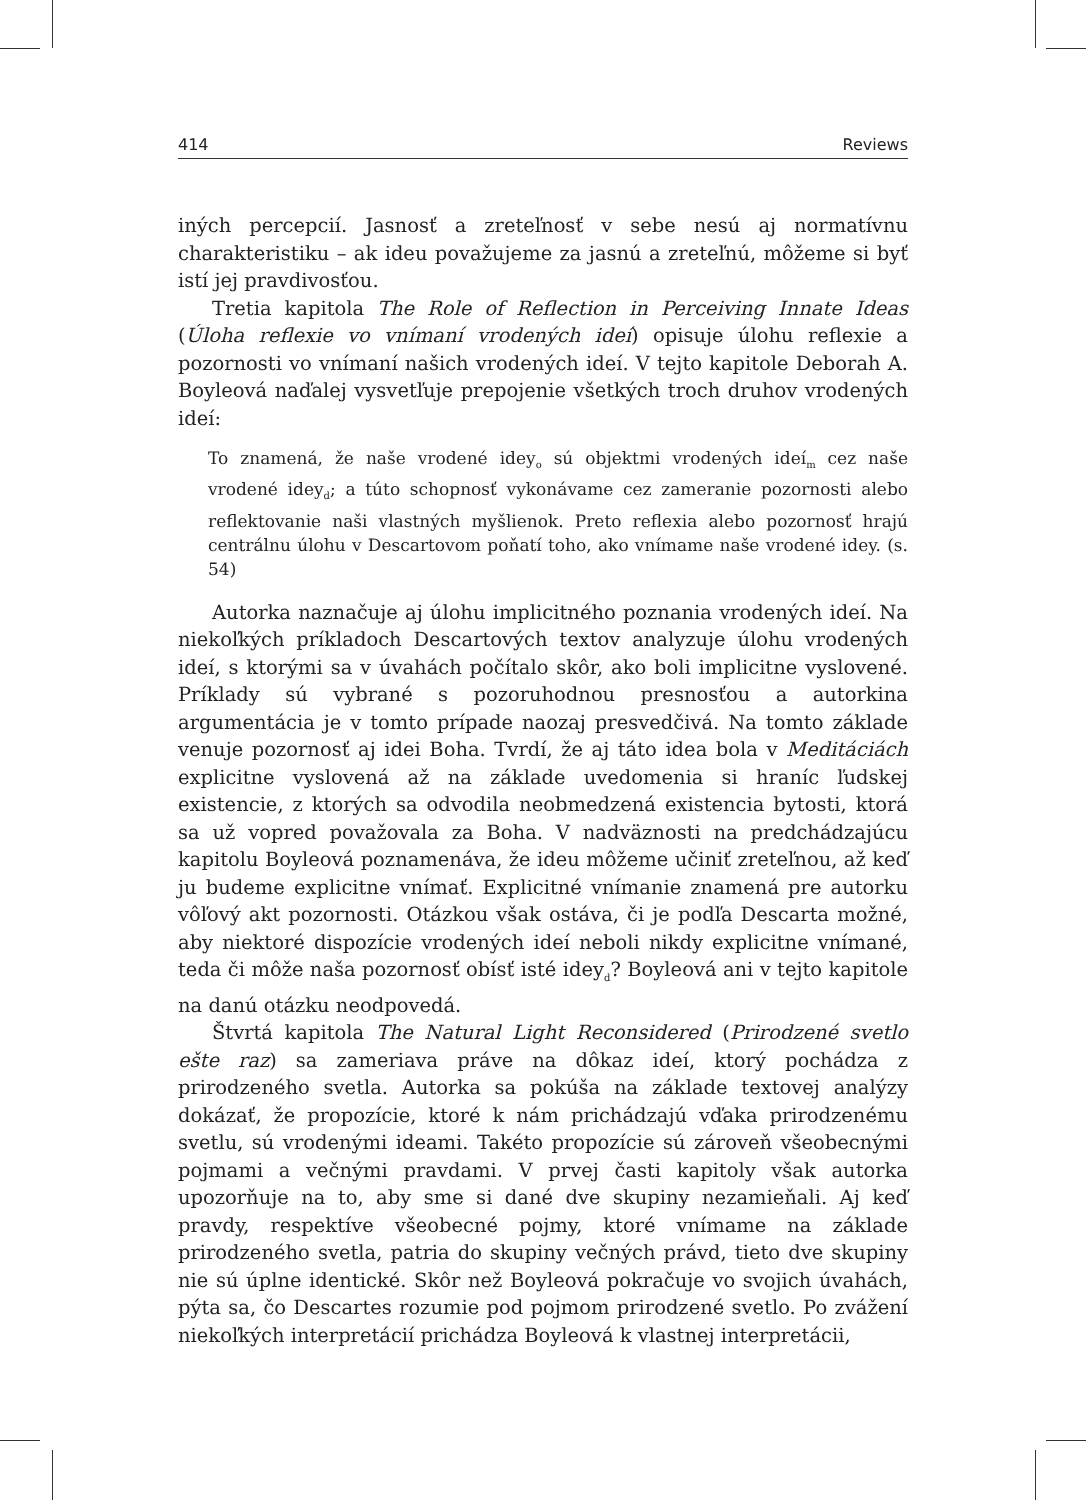414 Reviews
iných percepcií. Jasnosť a zreteľnosť v sebe nesú aj normatívnu charakteristiku – ak ideu považujeme za jasnú a zreteľnú, môžeme si byť istí jej pravdivosťou.
Tretia kapitola The Role of Reflection in Perceiving Innate Ideas (Úloha reflexie vo vnímaní vrodených ideí) opisuje úlohu reflexie a pozornosti vo vnímaní našich vrodených ideí. V tejto kapitole Deborah A. Boyleová naďalej vysvetľuje prepojenie všetkých troch druhov vrodených ideí:
To znamená, že naše vrodené idey<sub>o</sub> sú objektmi vrodených ideí<sub>m</sub> cez naše vrodené idey<sub>d</sub>; a túto schopnosť vykonávame cez zameranie pozornosti alebo reflektovanie naši vlastných myšlienok. Preto reflexia alebo pozornosť hrajú centrálnu úlohu v Descartovom poňatí toho, ako vnímame naše vrodené idey. (s. 54)
Autorka naznačuje aj úlohu implicitného poznania vrodených ideí. Na niekoľkých príkladoch Descartových textov analyzuje úlohu vrodených ideí, s ktorými sa v úvahách počítalo skôr, ako boli implicitne vyslovené. Príklady sú vybrané s pozoruhodnou presnosťou a autorkina argumentácia je v tomto prípade naozaj presvedčivá. Na tomto základe venuje pozornosť aj idei Boha. Tvrdí, že aj táto idea bola v Meditáciách explicitne vyslovená až na základe uvedomenia si hraníc ľudskej existencie, z ktorých sa odvodila neobmedzená existencia bytosti, ktorá sa už vopred považovala za Boha. V nadväznosti na predchádzajúcu kapitolu Boyleová poznamenáva, že ideu môžeme učiniť zreteľnou, až keď ju budeme explicitne vnímať. Explicitné vnímanie znamená pre autorku vôľový akt pozornosti. Otázkou však ostáva, či je podľa Descarta možné, aby niektoré dispozície vrodených ideí neboli nikdy explicitne vnímané, teda či môže naša pozornosť obísť isté idey<sub>d</sub>? Boyleová ani v tejto kapitole na danú otázku neodpovedá.
Štvrtá kapitola The Natural Light Reconsidered (Prirodzené svetlo ešte raz) sa zameriava práve na dôkaz ideí, ktorý pochádza z prirodzeného svetla. Autorka sa pokúša na základe textovej analýzy dokázať, že propozície, ktoré k nám prichádzajú vďaka prirodzenému svetlu, sú vrodenými ideami. Takéto propozície sú zároveň všeobecnými pojmami a večnými pravdami. V prvej časti kapitoly však autorka upozorňuje na to, aby sme si dané dve skupiny nezamieňali. Aj keď pravdy, respektíve všeobecné pojmy, ktoré vnímame na základe prirodzeného svetla, patria do skupiny večných právd, tieto dve skupiny nie sú úplne identické. Skôr než Boyleová pokračuje vo svojich úvahách, pýta sa, čo Descartes rozumie pod pojmom prirodzené svetlo. Po zvážení niekoľkých interpretácií prichádza Boyleová k vlastnej interpretácii,